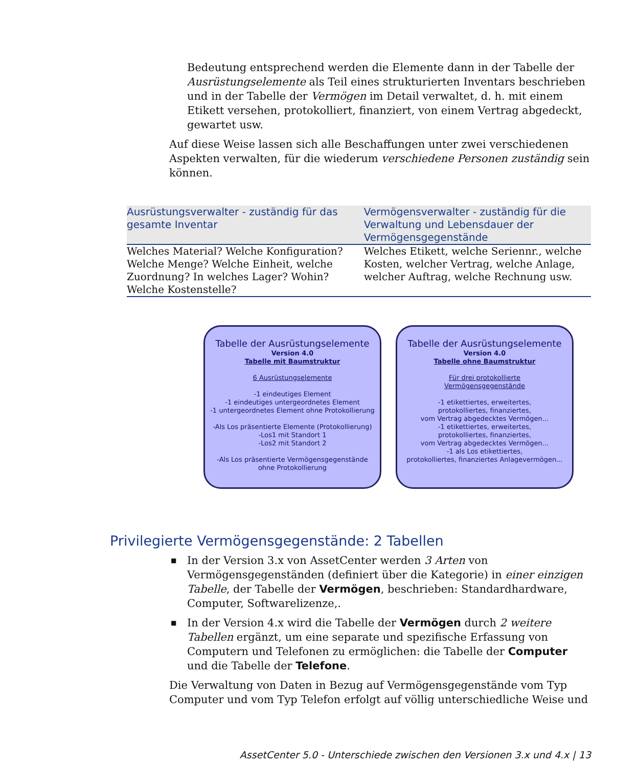Bedeutung entsprechend werden die Elemente dann in der Tabelle der Ausrüstungselemente als Teil eines strukturierten Inventars beschrieben und in der Tabelle der Vermögen im Detail verwaltet, d. h. mit einem Etikett versehen, protokolliert, finanziert, von einem Vertrag abgedeckt, gewartet usw.
Auf diese Weise lassen sich alle Beschaffungen unter zwei verschiedenen Aspekten verwalten, für die wiederum verschiedene Personen zuständig sein können.
| Ausrüstungsverwalter - zuständig für das gesamte Inventar | Vermögensverwalter - zuständig für die Verwaltung und Lebensdauer der Vermögensgegenstände |
| --- | --- |
| Welches Material? Welche Konfiguration? Welche Menge? Welche Einheit, welche Zuordnung? In welches Lager? Wohin? Welche Kostenstelle? | Welches Etikett, welche Seriennr., welche Kosten, welcher Vertrag, welche Anlage, welcher Auftrag, welche Rechnung usw. |
Tabelle der Ausrüstungselemente
Version 4.0
Tabelle mit Baumstruktur
6 Ausrüstungselemente
-1 eindeutiges Element
-1 eindeutiges untergeordnetes Element
-1 untergeordnetes Element ohne Protokollierung
-Als Los präsentierte Elemente (Protokollierung)
-Los1 mit Standort 1
-Los2 mit Standort 2
-Als Los präsentierte Vermögensgegenstände
ohne Protokollierung
Tabelle der Ausrüstungselemente
Version 4.0
Tabelle ohne Baumstruktur
Für drei protokollierte
Vermögensgegenstände
-1 etikettiertes, erweitertes,
protokolliertes, finanziertes,
vom Vertrag abgedecktes Vermögen...
-1 etikettiertes, erweitertes,
protokolliertes, finanziertes,
vom Vertrag abgedecktes Vermögen...
-1 als Los etikettiertes,
protokolliertes, finanziertes Anlagevermögen...
Privilegierte Vermögensgegenstände: 2 Tabellen
■ In der Version 3.x von AssetCenter werden 3 Arten von Vermögensgegenständen (definiert über die Kategorie) in einer einzigen Tabelle, der Tabelle der Vermögen, beschrieben: Standardhardware, Computer, Softwarelizenze,.
■ In der Version 4.x wird die Tabelle der Vermögen durch 2 weitere Tabellen ergänzt, um eine separate und spezifische Erfassung von Computern und Telefonen zu ermöglichen: die Tabelle der Computer und die Tabelle der Telefone.
Die Verwaltung von Daten in Bezug auf Vermögensgegenstände vom Typ Computer und vom Typ Telefon erfolgt auf völlig unterschiedliche Weise und
AssetCenter 5.0 - Unterschiede zwischen den Versionen 3.x und 4.x | 13